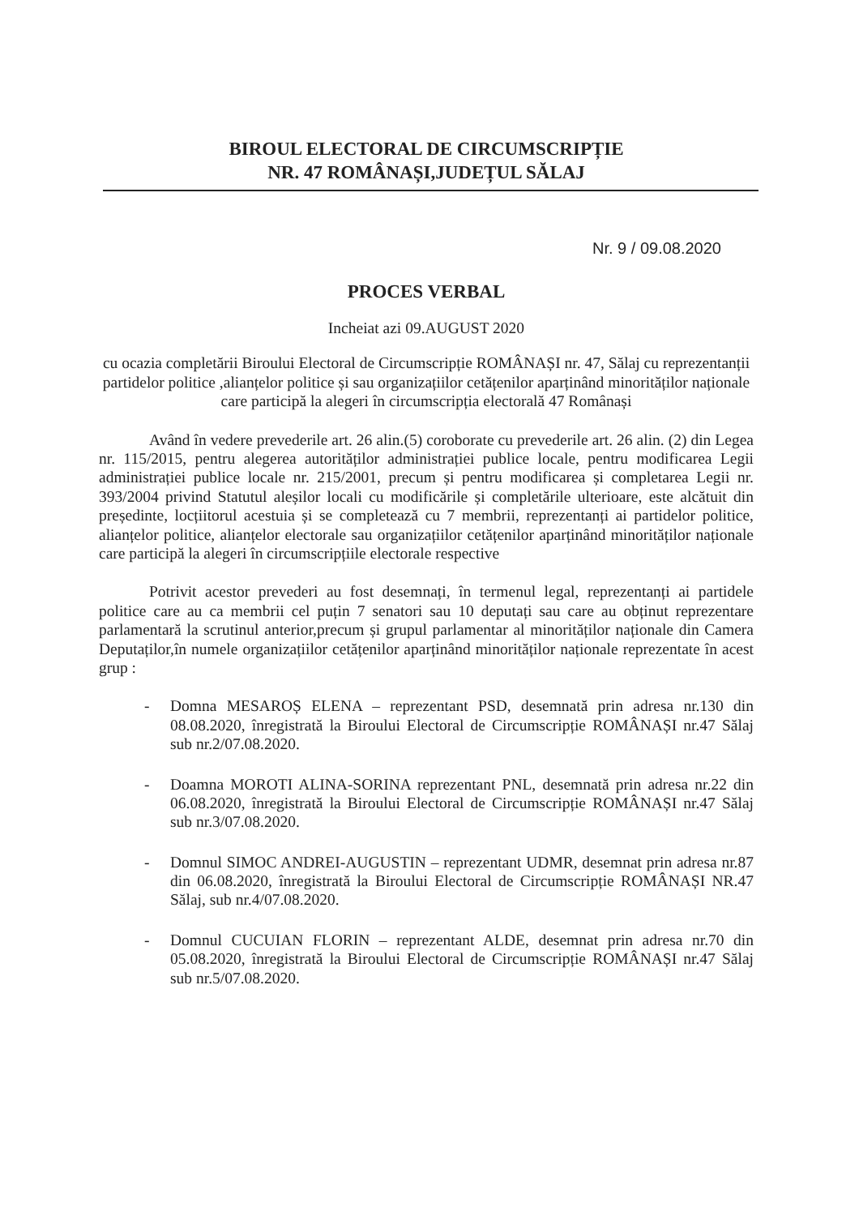BIROUL ELECTORAL DE CIRCUMSCRIPȚIE
NR. 47 ROMÂNAȘI,JUDEȚUL SĂLAJ
Nr. 9 / 09.08.2020
PROCES VERBAL
Incheiat azi 09.AUGUST 2020
cu ocazia completării Biroului Electoral de Circumscripție ROMÂNAȘI nr. 47, Sălaj cu reprezentanții partidelor politice ,alianțelor politice și sau organizațiilor cetățenilor aparținând minorităților naționale care participă la alegeri în circumscripția electorală 47 Românași
Având în vedere prevederile art. 26 alin.(5) coroborate cu prevederile art. 26 alin. (2) din Legea nr. 115/2015, pentru alegerea autorităților administrației publice locale, pentru modificarea Legii administrației publice locale nr. 215/2001, precum și pentru modificarea și completarea Legii nr. 393/2004 privind Statutul aleșilor locali cu modificările și completările ulterioare, este alcătuit din președinte, locțiitorul acestuia și se completează cu 7 membrii, reprezentanți ai partidelor politice, alianțelor politice, alianțelor electorale sau organizațiilor cetățenilor aparținând minorităților naționale care participă la alegeri în circumscripțiile electorale respective
Potrivit acestor prevederi au fost desemnați, în termenul legal, reprezentanți ai partidele politice care au ca membrii cel puțin 7 senatori sau 10 deputați sau care au obținut reprezentare parlamentară la scrutinul anterior,precum și grupul parlamentar al minorităților naționale din Camera Deputaților,în numele organizațiilor cetățenilor aparținând minorităților naționale reprezentate în acest grup :
- Domna MESAROȘ ELENA – reprezentant PSD, desemnată prin adresa nr.130 din 08.08.2020, înregistrată la Biroului Electoral de Circumscripție ROMÂNAȘI nr.47 Sălaj sub nr.2/07.08.2020.
- Doamna MOROTI ALINA-SORINA reprezentant PNL, desemnată prin adresa nr.22 din 06.08.2020, înregistrată la Biroului Electoral de Circumscripție ROMÂNAȘI nr.47 Sălaj sub nr.3/07.08.2020.
- Domnul SIMOC ANDREI-AUGUSTIN – reprezentant UDMR, desemnat prin adresa nr.87 din 06.08.2020, înregistrată la Biroului Electoral de Circumscripție ROMÂNAȘI NR.47 Sălaj, sub nr.4/07.08.2020.
- Domnul CUCUIAN FLORIN – reprezentant ALDE, desemnat prin adresa nr.70 din 05.08.2020, înregistrată la Biroului Electoral de Circumscripție ROMÂNAȘI nr.47 Sălaj sub nr.5/07.08.2020.